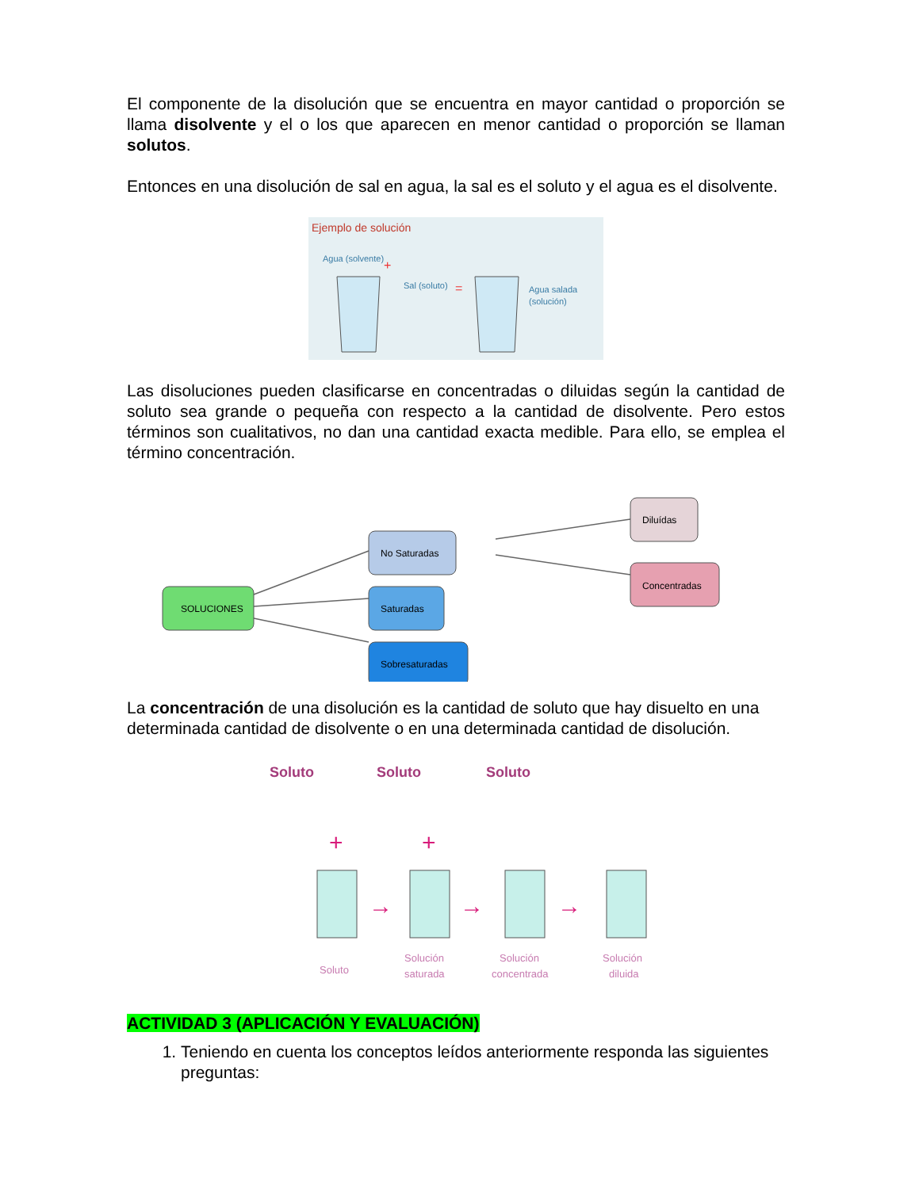El componente de la disolución que se encuentra en mayor cantidad o proporción se llama disolvente y el o los que aparecen en menor cantidad o proporción se llaman solutos.
Entonces en una disolución de sal en agua, la sal es el soluto y el agua es el disolvente.
Ejemplo de solución
Agua (solvente)
+
Sal (soluto)
=
Agua salada
(solución)
Las disoluciones pueden clasificarse en concentradas o diluidas según la cantidad de soluto sea grande o pequeña con respecto a la cantidad de disolvente. Pero estos términos son cualitativos, no dan una cantidad exacta medible. Para ello, se emplea el término concentración.
SOLUCIONES
No Saturadas
Saturadas
Sobresaturadas
Diluídas
Concentradas
La concentración de una disolución es la cantidad de soluto que hay disuelto en una determinada cantidad de disolvente o en una determinada cantidad de disolución.
Soluto
Soluto
Soluto
+
+
→
→
→
Soluto
Solución
saturada
Solución
concentrada
Solución
diluida
ACTIVIDAD 3 (APLICACIÓN Y EVALUACIÓN)
1. Teniendo en cuenta los conceptos leídos anteriormente responda las siguientes preguntas: